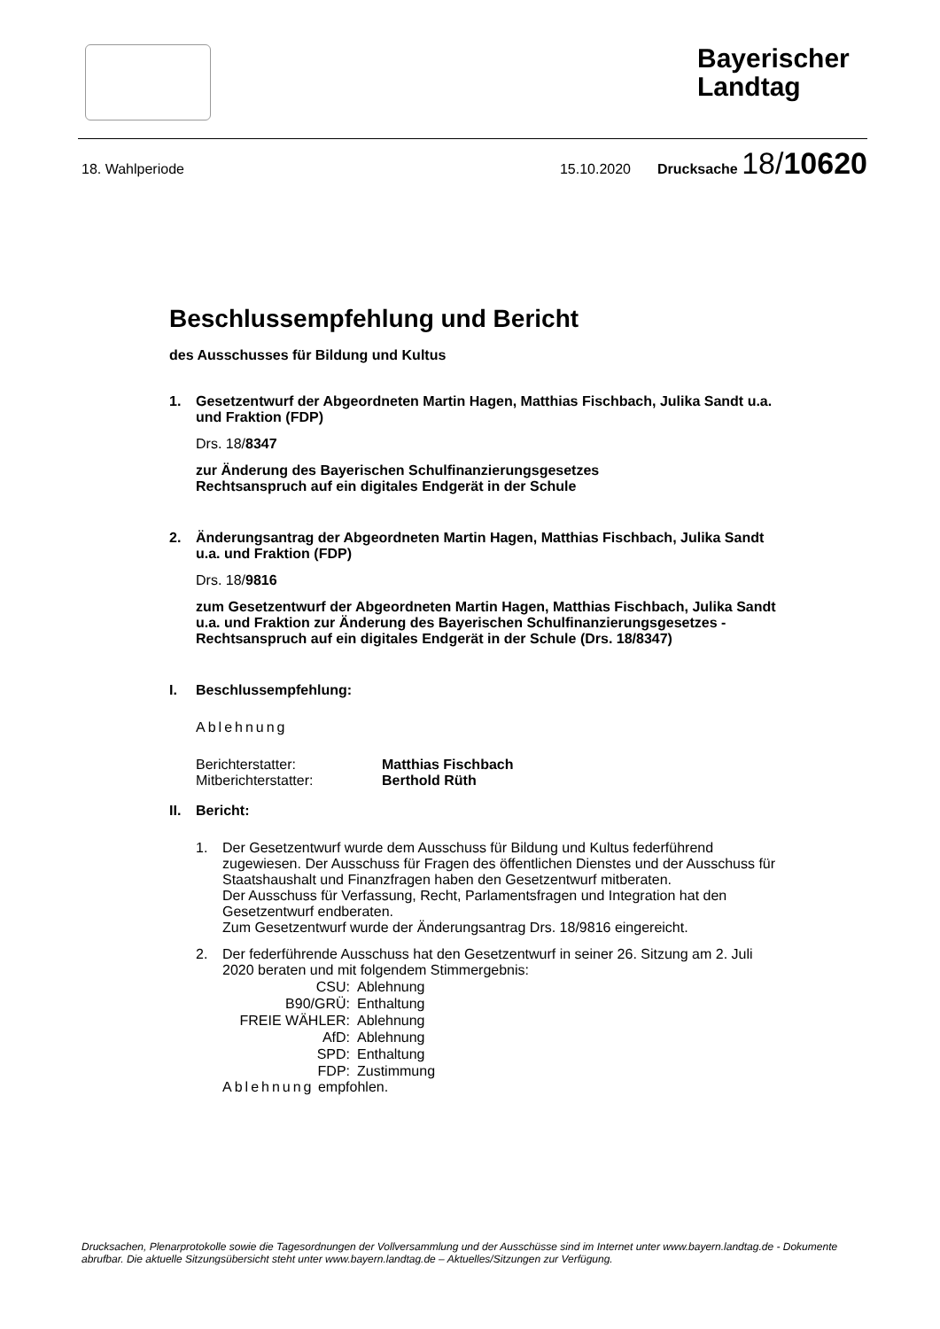Bayerischer Landtag
18. Wahlperiode 15.10.2020 Drucksache 18/10620
Beschlussempfehlung und Bericht
des Ausschusses für Bildung und Kultus
1. Gesetzentwurf der Abgeordneten Martin Hagen, Matthias Fischbach, Julika Sandt u.a. und Fraktion (FDP)
Drs. 18/8347
zur Änderung des Bayerischen Schulfinanzierungsgesetzes
Rechtsanspruch auf ein digitales Endgerät in der Schule
2. Änderungsantrag der Abgeordneten Martin Hagen, Matthias Fischbach, Julika Sandt u.a. und Fraktion (FDP)
Drs. 18/9816
zum Gesetzentwurf der Abgeordneten Martin Hagen, Matthias Fischbach, Julika Sandt u.a. und Fraktion zur Änderung des Bayerischen Schulfinanzierungsgesetzes - Rechtsanspruch auf ein digitales Endgerät in der Schule (Drs. 18/8347)
I. Beschlussempfehlung:
Ablehnung
| Berichterstatter: | Matthias Fischbach |
| Mitberichterstatter: | Berthold Rüth |
II. Bericht:
1. Der Gesetzentwurf wurde dem Ausschuss für Bildung und Kultus federführend zugewiesen. Der Ausschuss für Fragen des öffentlichen Dienstes und der Ausschuss für Staatshaushalt und Finanzfragen haben den Gesetzentwurf mitberaten.
Der Ausschuss für Verfassung, Recht, Parlamentsfragen und Integration hat den Gesetzentwurf endberaten.
Zum Gesetzentwurf wurde der Änderungsantrag Drs. 18/9816 eingereicht.
2. Der federführende Ausschuss hat den Gesetzentwurf in seiner 26. Sitzung am 2. Juli 2020 beraten und mit folgendem Stimmergebnis:
| CSU: | Ablehnung |
| B90/GRÜ: | Enthaltung |
| FREIE WÄHLER: | Ablehnung |
| AfD: | Ablehnung |
| SPD: | Enthaltung |
| FDP: | Zustimmung |
Ablehnung empfohlen.
Drucksachen, Plenarprotokolle sowie die Tagesordnungen der Vollversammlung und der Ausschüsse sind im Internet unter www.bayern.landtag.de - Dokumente abrufbar. Die aktuelle Sitzungsübersicht steht unter www.bayern.landtag.de – Aktuelles/Sitzungen zur Verfügung.